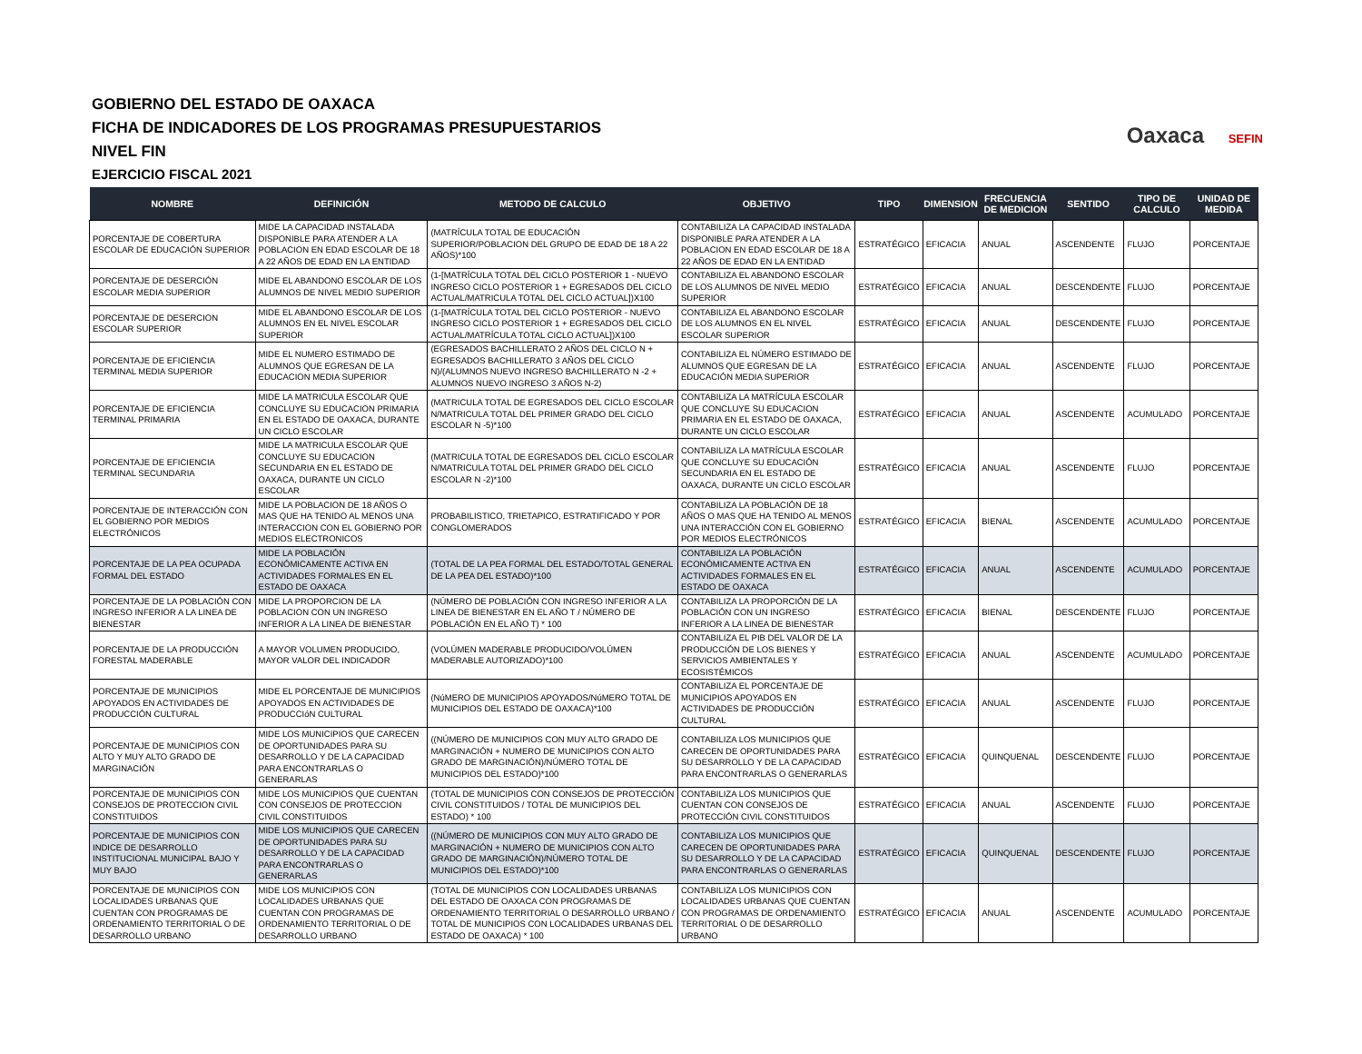GOBIERNO DEL ESTADO DE OAXACA
FICHA DE INDICADORES DE LOS PROGRAMAS PRESUPUESTARIOS
NIVEL FIN
EJERCICIO FISCAL 2021
Oaxaca SEFIN
| NOMBRE | DEFINICIÓN | METODO DE CALCULO | OBJETIVO | TIPO | DIMENSION | FRECUENCIA DE MEDICION | SENTIDO | TIPO DE CALCULO | UNIDAD DE MEDIDA |
| --- | --- | --- | --- | --- | --- | --- | --- | --- | --- |
| PORCENTAJE DE COBERTURA ESCOLAR DE EDUCACIÓN SUPERIOR | MIDE LA CAPACIDAD INSTALADA DISPONIBLE PARA ATENDER A LA POBLACION EN EDAD ESCOLAR DE 18 A 22 AÑOS DE EDAD EN LA ENTIDAD | (MATRÍCULA TOTAL DE EDUCACIÓN SUPERIOR/POBLACION DEL GRUPO DE EDAD DE 18 A 22 AÑOS)*100 | CONTABILIZA LA CAPACIDAD INSTALADA DISPONIBLE PARA ATENDER A LA POBLACION EN EDAD ESCOLAR DE 18 A 22 AÑOS DE EDAD EN LA ENTIDAD | ESTRATÉGICO | EFICACIA | ANUAL | ASCENDENTE | FLUJO | PORCENTAJE |
| PORCENTAJE DE DESERCIÓN ESCOLAR MEDIA SUPERIOR | MIDE EL ABANDONO ESCOLAR DE LOS ALUMNOS DE NIVEL MEDIO SUPERIOR | (1-[MATRÍCULA TOTAL DEL CICLO POSTERIOR 1 - NUEVO INGRESO CICLO POSTERIOR 1 + EGRESADOS DEL CICLO ACTUAL/MATRICULA TOTAL DEL CICLO ACTUAL])X100 | CONTABILIZA EL ABANDONO ESCOLAR DE LOS ALUMNOS DE NIVEL MEDIO SUPERIOR | ESTRATÉGICO | EFICACIA | ANUAL | DESCENDENTE | FLUJO | PORCENTAJE |
| PORCENTAJE DE DESERCION ESCOLAR SUPERIOR | MIDE EL ABANDONO ESCOLAR DE LOS ALUMNOS EN EL NIVEL ESCOLAR SUPERIOR | (1-[MATRÍCULA TOTAL DEL CICLO POSTERIOR - NUEVO INGRESO CICLO POSTERIOR 1 + EGRESADOS DEL CICLO ACTUAL/MATRÍCULA TOTAL CICLO ACTUAL])X100 | CONTABILIZA EL ABANDONO ESCOLAR DE LOS ALUMNOS EN EL NIVEL ESCOLAR SUPERIOR | ESTRATÉGICO | EFICACIA | ANUAL | DESCENDENTE | FLUJO | PORCENTAJE |
| PORCENTAJE DE EFICIENCIA TERMINAL MEDIA SUPERIOR | MIDE EL NUMERO ESTIMADO DE ALUMNOS QUE EGRESAN DE LA EDUCACION MEDIA SUPERIOR | (EGRESADOS BACHILLERATO 2 AÑOS DEL CICLO N + EGRESADOS BACHILLERATO 3 AÑOS DEL CICLO N)/(ALUMNOS NUEVO INGRESO BACHILLERATO N -2 + ALUMNOS NUEVO INGRESO 3 AÑOS N-2) | CONTABILIZA EL NÚMERO ESTIMADO DE ALUMNOS QUE EGRESAN DE LA EDUCACIÓN MEDIA SUPERIOR | ESTRATÉGICO | EFICACIA | ANUAL | ASCENDENTE | FLUJO | PORCENTAJE |
| PORCENTAJE DE EFICIENCIA TERMINAL PRIMARIA | MIDE LA MATRICULA ESCOLAR QUE CONCLUYE SU EDUCACION PRIMARIA EN EL ESTADO DE OAXACA, DURANTE UN CICLO ESCOLAR | (MATRICULA TOTAL DE EGRESADOS DEL CICLO ESCOLAR N/MATRICULA TOTAL DEL PRIMER GRADO DEL CICLO ESCOLAR N -5)*100 | CONTABILIZA LA MATRÍCULA ESCOLAR QUE CONCLUYE SU EDUCACION PRIMARIA EN EL ESTADO DE OAXACA, DURANTE UN CICLO ESCOLAR | ESTRATÉGICO | EFICACIA | ANUAL | ASCENDENTE | ACUMULADO | PORCENTAJE |
| PORCENTAJE DE EFICIENCIA TERMINAL SECUNDARIA | MIDE LA MATRICULA ESCOLAR QUE CONCLUYE SU EDUCACION SECUNDARIA EN EL ESTADO DE OAXACA, DURANTE UN CICLO ESCOLAR | (MATRICULA TOTAL DE EGRESADOS DEL CICLO ESCOLAR N/MATRICULA TOTAL DEL PRIMER GRADO DEL CICLO ESCOLAR N -2)*100 | CONTABILIZA LA MATRÍCULA ESCOLAR QUE CONCLUYE SU EDUCACIÓN SECUNDARIA EN EL ESTADO DE OAXACA, DURANTE UN CICLO ESCOLAR | ESTRATÉGICO | EFICACIA | ANUAL | ASCENDENTE | FLUJO | PORCENTAJE |
| PORCENTAJE DE INTERACCIÓN CON EL GOBIERNO POR MEDIOS ELECTRÓNICOS | MIDE LA POBLACION DE 18 AÑOS O MAS QUE HA TENIDO AL MENOS UNA INTERACCION CON EL GOBIERNO POR MEDIOS ELECTRONICOS | PROBABILISTICO, TRIETAPICO, ESTRATIFICADO Y POR CONGLOMERADOS | CONTABILIZA LA POBLACIÓN DE 18 AÑOS O MAS QUE HA TENIDO AL MENOS UNA INTERACCIÓN CON EL GOBIERNO POR MEDIOS ELECTRÓNICOS | ESTRATÉGICO | EFICACIA | BIENAL | ASCENDENTE | ACUMULADO | PORCENTAJE |
| PORCENTAJE DE LA PEA OCUPADA FORMAL DEL ESTADO | MIDE LA POBLACIÓN ECONÓMICAMENTE ACTIVA EN ACTIVIDADES FORMALES EN EL ESTADO DE OAXACA | (TOTAL DE LA PEA FORMAL DEL ESTADO/TOTAL GENERAL DE LA PEA DEL ESTADO)*100 | CONTABILIZA LA POBLACIÓN ECONÓMICAMENTE ACTIVA EN ACTIVIDADES FORMALES EN EL ESTADO DE OAXACA | ESTRATÉGICO | EFICACIA | ANUAL | ASCENDENTE | ACUMULADO | PORCENTAJE |
| PORCENTAJE DE LA POBLACIÓN CON INGRESO INFERIOR A LA LINEA DE BIENESTAR | MIDE LA PROPORCION DE LA POBLACION CON UN INGRESO INFERIOR A LA LINEA DE BIENESTAR | (NÚMERO DE POBLACIÓN CON INGRESO INFERIOR A LA LINEA DE BIENESTAR EN EL AÑO T / NÚMERO DE POBLACIÓN EN EL AÑO T) * 100 | CONTABILIZA LA PROPORCIÓN DE LA POBLACIÓN CON UN INGRESO INFERIOR A LA LINEA DE BIENESTAR | ESTRATÉGICO | EFICACIA | BIENAL | DESCENDENTE | FLUJO | PORCENTAJE |
| PORCENTAJE DE LA PRODUCCIÓN FORESTAL MADERABLE | A MAYOR VOLUMEN PRODUCIDO, MAYOR VALOR DEL INDICADOR | (VOLÚMEN MADERABLE PRODUCIDO/VOLÚMEN MADERABLE AUTORIZADO)*100 | CONTABILIZA EL PIB DEL VALOR DE LA PRODUCCIÓN DE LOS BIENES Y SERVICIOS AMBIENTALES Y ECOSISTÉMICOS | ESTRATÉGICO | EFICACIA | ANUAL | ASCENDENTE | ACUMULADO | PORCENTAJE |
| PORCENTAJE DE MUNICIPIOS APOYADOS EN ACTIVIDADES DE PRODUCCIÓN CULTURAL | MIDE EL PORCENTAJE DE MUNICIPIOS APOYADOS EN ACTIVIDADES DE PRODUCCIóN CULTURAL | (NúMERO DE MUNICIPIOS APOYADOS/NúMERO TOTAL DE MUNICIPIOS DEL ESTADO DE OAXACA)*100 | CONTABILIZA EL PORCENTAJE DE MUNICIPIOS APOYADOS EN ACTIVIDADES DE PRODUCCIÓN CULTURAL | ESTRATÉGICO | EFICACIA | ANUAL | ASCENDENTE | FLUJO | PORCENTAJE |
| PORCENTAJE DE MUNICIPIOS CON ALTO Y MUY ALTO GRADO DE MARGINACIÓN | MIDE LOS MUNICIPIOS QUE CARECEN DE OPORTUNIDADES PARA SU DESARROLLO Y DE LA CAPACIDAD PARA ENCONTRARLAS O GENERARLAS | ((NÚMERO DE MUNICIPIOS CON MUY ALTO GRADO DE MARGINACIÓN + NUMERO DE MUNICIPIOS CON ALTO GRADO DE MARGINACIÓN)/NÚMERO TOTAL DE MUNICIPIOS DEL ESTADO)*100 | CONTABILIZA LOS MUNICIPIOS QUE CARECEN DE OPORTUNIDADES PARA SU DESARROLLO Y DE LA CAPACIDAD PARA ENCONTRARLAS O GENERARLAS | ESTRATÉGICO | EFICACIA | QUINQUENAL | DESCENDENTE | FLUJO | PORCENTAJE |
| PORCENTAJE DE MUNICIPIOS CON CONSEJOS DE PROTECCION CIVIL CONSTITUIDOS | MIDE LOS MUNICIPIOS QUE CUENTAN CON CONSEJOS DE PROTECCION CIVIL CONSTITUIDOS | (TOTAL DE MUNICIPIOS CON CONSEJOS DE PROTECCIÓN CIVIL CONSTITUIDOS / TOTAL DE MUNICIPIOS DEL ESTADO) * 100 | CONTABILIZA LOS MUNICIPIOS QUE CUENTAN CON CONSEJOS DE PROTECCIÓN CIVIL CONSTITUIDOS | ESTRATÉGICO | EFICACIA | ANUAL | ASCENDENTE | FLUJO | PORCENTAJE |
| PORCENTAJE DE MUNICIPIOS CON INDICE DE DESARROLLO INSTITUCIONAL MUNICIPAL BAJO Y MUY BAJO | MIDE LOS MUNICIPIOS QUE CARECEN DE OPORTUNIDADES PARA SU DESARROLLO Y DE LA CAPACIDAD PARA ENCONTRARLAS O GENERARLAS | ((NÚMERO DE MUNICIPIOS CON MUY ALTO GRADO DE MARGINACIÓN + NUMERO DE MUNICIPIOS CON ALTO GRADO DE MARGINACIÓN)/NÚMERO TOTAL DE MUNICIPIOS DEL ESTADO)*100 | CONTABILIZA LOS MUNICIPIOS QUE CARECEN DE OPORTUNIDADES PARA SU DESARROLLO Y DE LA CAPACIDAD PARA ENCONTRARLAS O GENERARLAS | ESTRATÉGICO | EFICACIA | QUINQUENAL | DESCENDENTE | FLUJO | PORCENTAJE |
| PORCENTAJE DE MUNICIPIOS CON LOCALIDADES URBANAS QUE CUENTAN CON PROGRAMAS DE ORDENAMIENTO TERRITORIAL O DE DESARROLLO URBANO | MIDE LOS MUNICIPIOS CON LOCALIDADES URBANAS QUE CUENTAN CON PROGRAMAS DE ORDENAMIENTO TERRITORIAL O DE DESARROLLO URBANO | (TOTAL DE MUNICIPIOS CON LOCALIDADES URBANAS DEL ESTADO DE OAXACA CON PROGRAMAS DE ORDENAMIENTO TERRITORIAL O DESARROLLO URBANO / TOTAL DE MUNICIPIOS CON LOCALIDADES URBANAS DEL ESTADO DE OAXACA) * 100 | CONTABILIZA LOS MUNICIPIOS CON LOCALIDADES URBANAS QUE CUENTAN CON PROGRAMAS DE ORDENAMIENTO TERRITORIAL O DE DESARROLLO URBANO | ESTRATÉGICO | EFICACIA | ANUAL | ASCENDENTE | ACUMULADO | PORCENTAJE |